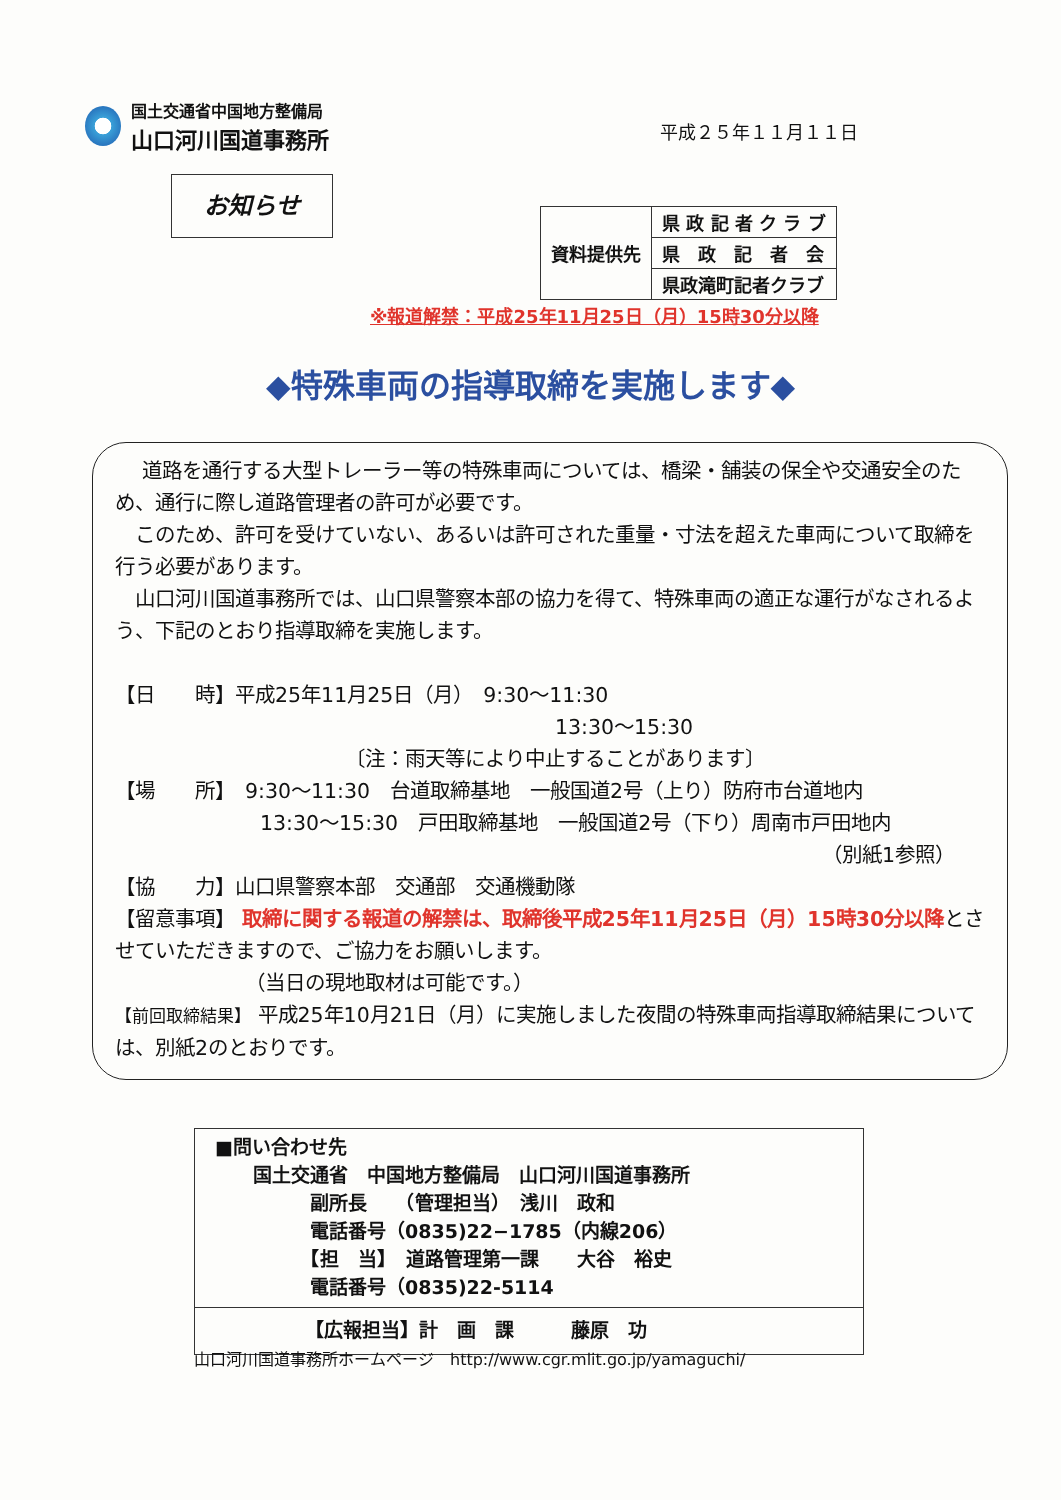国土交通省中国地方整備局
山口河川国道事務所
平成２５年１１月１１日
お知らせ
| 資料提供先 | 県 政 記 者 ク ラ ブ |
| | 県 政 記 者 会 |
| | 県政滝町記者クラブ |
※報道解禁：平成25年11月25日（月）15時30分以降
◆特殊車両の指導取締を実施します◆
　 道路を通行する大型トレーラー等の特殊車両については、橋梁・舗装の保全や交通安全のため、通行に際し道路管理者の許可が必要です。
　このため、許可を受けていない、あるいは許可された重量・寸法を超えた車両について取締を行う必要があります。
　山口河川国道事務所では、山口県警察本部の協力を得て、特殊車両の適正な運行がなされるよう、下記のとおり指導取締を実施します。
【日　　時】平成25年11月25日（月）　9:30～11:30
13:30～15:30
〔注：雨天等により中止することがあります〕
【場　　所】　9:30～11:30　台道取締基地　一般国道2号（上り）防府市台道地内
13:30～15:30　戸田取締基地　一般国道2号（下り）周南市戸田地内
（別紙1参照）
【協　　力】山口県警察本部　交通部　交通機動隊
【留意事項】 取締に関する報道の解禁は、取締後平成25年11月25日（月）15時30分以降とさせていただきますので、ご協力をお願いします。
（当日の現地取材は可能です。）
【前回取締結果】 平成25年10月21日（月）に実施しました夜間の特殊車両指導取締結果については、別紙2のとおりです。
■問い合わせ先
　　国土交通省　中国地方整備局　山口河川国道事務所
　　　　　副所長　　（管理担当）　浅川　政和
　　　　　電話番号（0835)22−1785（内線206）
　　　　　【担　当】　道路管理第一課　　大谷　裕史
　　　　　電話番号（0835)22-5114
【広報担当】計　画　課　　　藤原　功
山口河川国道事務所ホームページ　http://www.cgr.mlit.go.jp/yamaguchi/